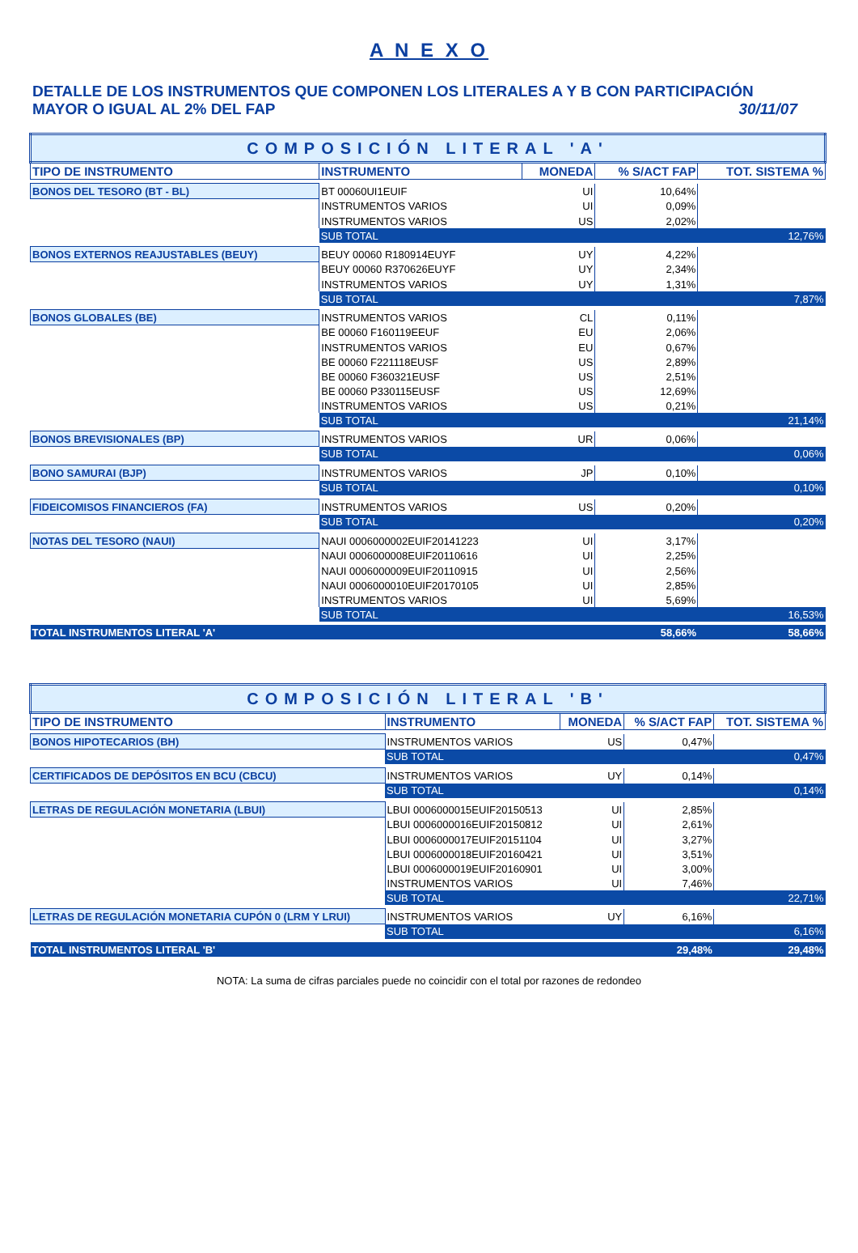A N E X O
DETALLE DE LOS INSTRUMENTOS QUE COMPONEN LOS LITERALES A Y B CON PARTICIPACIÓN
MAYOR O IGUAL AL 2% DEL FAP 30/11/07
| COMPOSICIÓN LITERAL 'A' | | | | |
| TIPO DE INSTRUMENTO | INSTRUMENTO | MONEDA | % S/ACT FAP | TOT. SISTEMA % |
| BONOS DEL TESORO (BT - BL) | BT 00060UI1EUIF | UI | 10,64% | |
| | INSTRUMENTOS VARIOS | UI | 0,09% | |
| | INSTRUMENTOS VARIOS | US | 2,02% | |
| | SUB TOTAL | | | 12,76% |
| BONOS EXTERNOS REAJUSTABLES (BEUY) | BEUY 00060 R180914EUYF | UY | 4,22% | |
| | BEUY 00060 R370626EUYF | UY | 2,34% | |
| | INSTRUMENTOS VARIOS | UY | 1,31% | |
| | SUB TOTAL | | | 7,87% |
| BONOS GLOBALES (BE) | INSTRUMENTOS VARIOS | CL | 0,11% | |
| | BE 00060 F160119EEUF | EU | 2,06% | |
| | INSTRUMENTOS VARIOS | EU | 0,67% | |
| | BE 00060 F221118EUSF | US | 2,89% | |
| | BE 00060 F360321EUSF | US | 2,51% | |
| | BE 00060 P330115EUSF | US | 12,69% | |
| | INSTRUMENTOS VARIOS | US | 0,21% | |
| | SUB TOTAL | | | 21,14% |
| BONOS BREVISIONALES (BP) | INSTRUMENTOS VARIOS | UR | 0,06% | |
| | SUB TOTAL | | | 0,06% |
| BONO SAMURAI (BJP) | INSTRUMENTOS VARIOS | JP | 0,10% | |
| | SUB TOTAL | | | 0,10% |
| FIDEICOMISOS FINANCIEROS (FA) | INSTRUMENTOS VARIOS | US | 0,20% | |
| | SUB TOTAL | | | 0,20% |
| NOTAS DEL TESORO (NAUI) | NAUI 0006000002EUIF20141223 | UI | 3,17% | |
| | NAUI 0006000008EUIF20110616 | UI | 2,25% | |
| | NAUI 0006000009EUIF20110915 | UI | 2,56% | |
| | NAUI 0006000010EUIF20170105 | UI | 2,85% | |
| | INSTRUMENTOS VARIOS | UI | 5,69% | |
| | SUB TOTAL | | | 16,53% |
| TOTAL INSTRUMENTOS LITERAL 'A' | | | 58,66% | 58,66% |
| COMPOSICIÓN LITERAL 'B' | | | | |
| TIPO DE INSTRUMENTO | INSTRUMENTO | MONEDA | % S/ACT FAP | TOT. SISTEMA % |
| BONOS HIPOTECARIOS (BH) | INSTRUMENTOS VARIOS | US | 0,47% | |
| | SUB TOTAL | | | 0,47% |
| CERTIFICADOS DE DEPÓSITOS EN BCU (CBCU) | INSTRUMENTOS VARIOS | UY | 0,14% | |
| | SUB TOTAL | | | 0,14% |
| LETRAS DE REGULACIÓN MONETARIA (LBUI) | LBUI 0006000015EUIF20150513 | UI | 2,85% | |
| | LBUI 0006000016EUIF20150812 | UI | 2,61% | |
| | LBUI 0006000017EUIF20151104 | UI | 3,27% | |
| | LBUI 0006000018EUIF20160421 | UI | 3,51% | |
| | LBUI 0006000019EUIF20160901 | UI | 3,00% | |
| | INSTRUMENTOS VARIOS | UI | 7,46% | |
| | SUB TOTAL | | | 22,71% |
| LETRAS DE REGULACIÓN MONETARIA CUPÓN 0 (LRM Y LRUI) | INSTRUMENTOS VARIOS | UY | 6,16% | |
| | SUB TOTAL | | | 6,16% |
| TOTAL INSTRUMENTOS LITERAL 'B' | | | 29,48% | 29,48% |
NOTA: La suma de cifras parciales puede no coincidir con el total por razones de redondeo